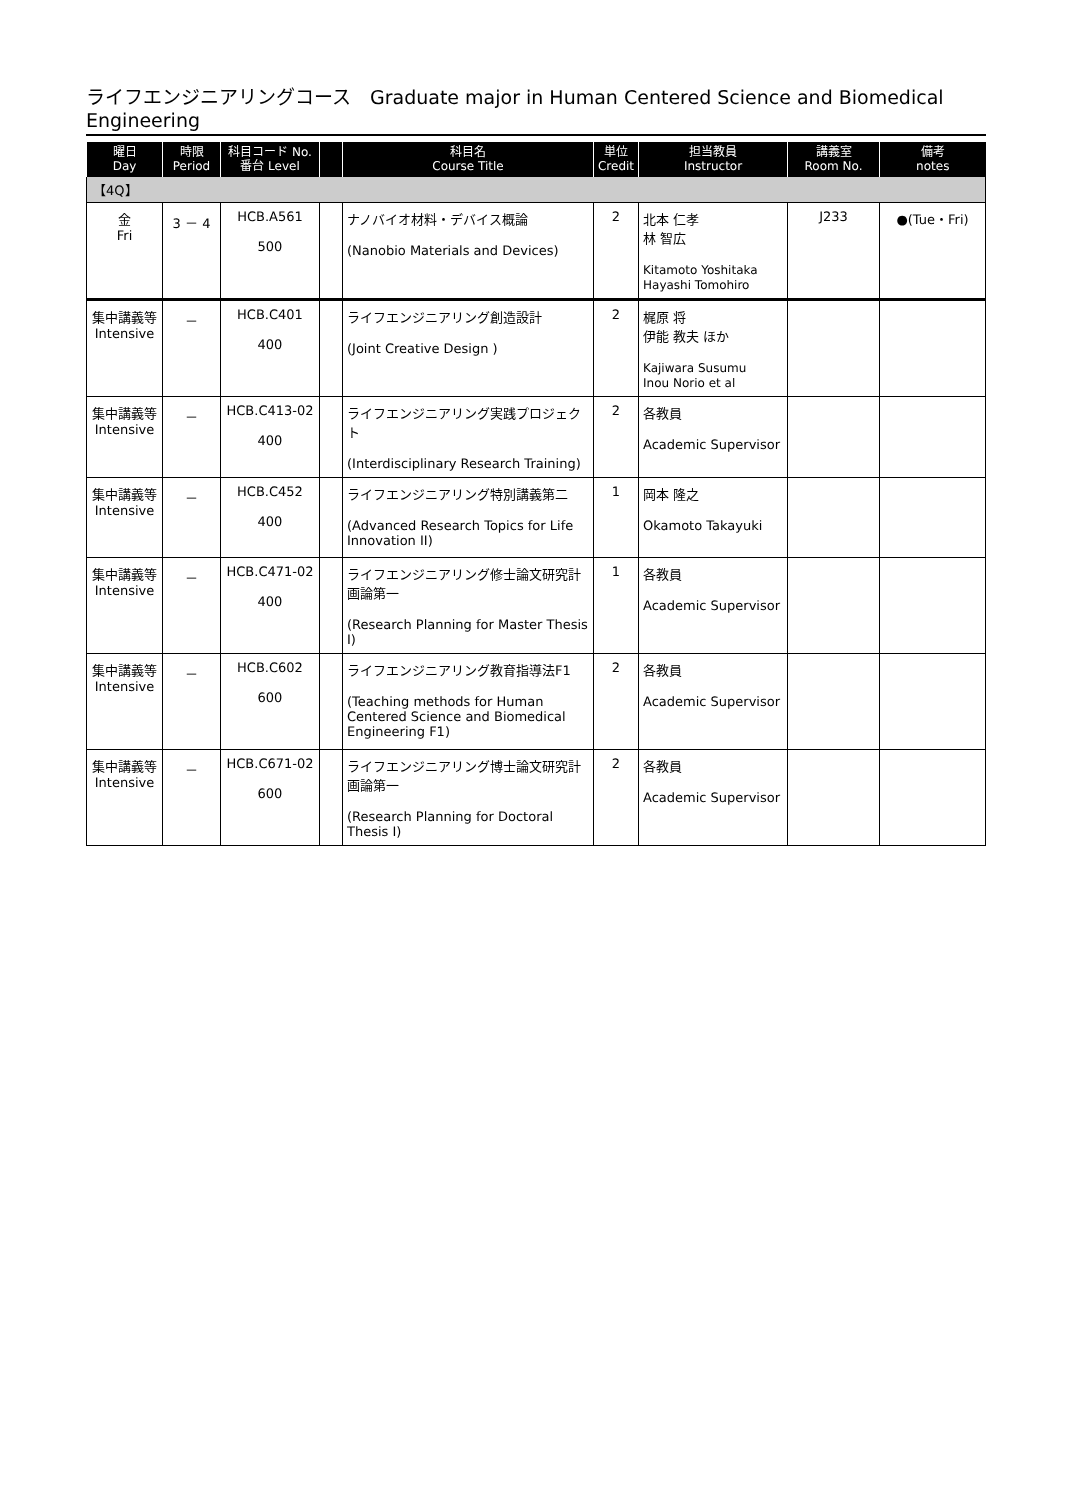ライフエンジニアリングコース　Graduate major in Human Centered Science and Biomedical Engineering
| 曜日 Day | 時限 Period | 科目コード No. 番台 Level | | 科目名 Course Title | 単位 Credit | 担当教員 Instructor | 講義室 Room No. | 備考 notes |
| --- | --- | --- | --- | --- | --- | --- | --- | --- |
| 【4Q】 | | | | | | | | |
| 金 Fri | 3 － 4 | HCB.A561 500 | | ナノバイオ材料・デバイス概論 (Nanobio Materials and Devices) | 2 | 北本 仁孝 林 智広 Kitamoto Yoshitaka Hayashi Tomohiro | J233 | ●(Tue・Fri) |
| 集中講義等 Intensive | － | HCB.C401 400 | | ライフエンジニアリング創造設計 (Joint Creative Design ) | 2 | 梶原 将 伊能 教夫 ほか Kajiwara Susumu Inou Norio et al | | |
| 集中講義等 Intensive | － | HCB.C413-02 400 | | ライフエンジニアリング実践プロジェクト (Interdisciplinary Research Training) | 2 | 各教員 Academic Supervisor | | |
| 集中講義等 Intensive | － | HCB.C452 400 | | ライフエンジニアリング特別講義第二 (Advanced Research Topics for Life Innovation II) | 1 | 岡本 隆之 Okamoto Takayuki | | |
| 集中講義等 Intensive | － | HCB.C471-02 400 | | ライフエンジニアリング修士論文研究計画論第一 (Research Planning for Master Thesis I) | 1 | 各教員 Academic Supervisor | | |
| 集中講義等 Intensive | － | HCB.C602 600 | | ライフエンジニアリング教育指導法F1 (Teaching methods for Human Centered Science and Biomedical Engineering F1) | 2 | 各教員 Academic Supervisor | | |
| 集中講義等 Intensive | － | HCB.C671-02 600 | | ライフエンジニアリング博士論文研究計画論第一 (Research Planning for Doctoral Thesis I) | 2 | 各教員 Academic Supervisor | | |